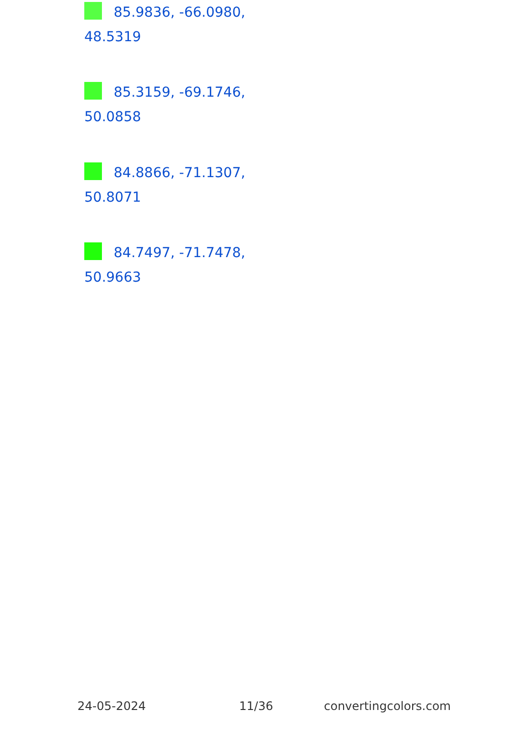85.9836, -66.0980, 48.5319
85.3159, -69.1746, 50.0858
84.8866, -71.1307, 50.8071
84.7497, -71.7478, 50.9663
24-05-2024 11/36 convertingcolors.com